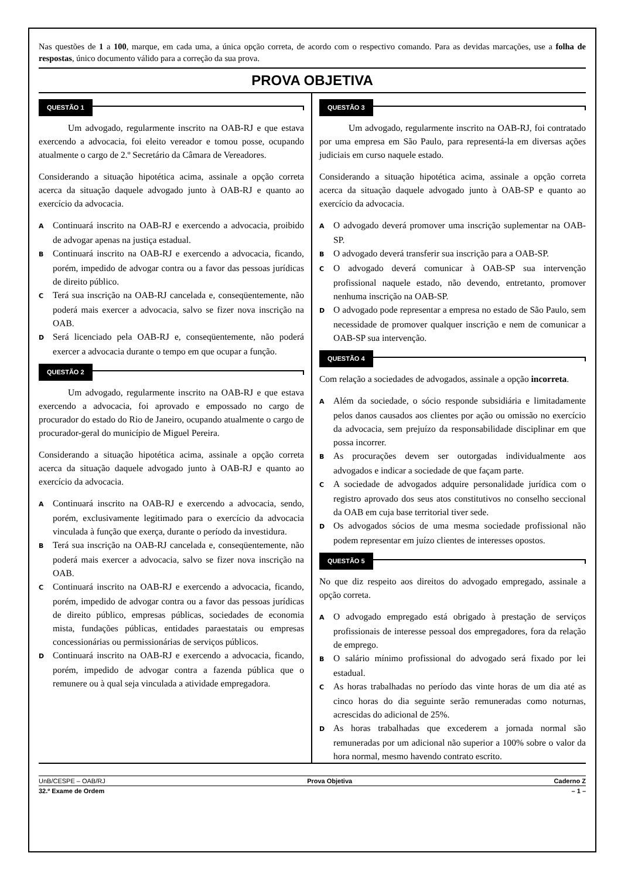Nas questões de 1 a 100, marque, em cada uma, a única opção correta, de acordo com o respectivo comando. Para as devidas marcações, use a folha de respostas, único documento válido para a correção da sua prova.
PROVA OBJETIVA
QUESTÃO 1
Um advogado, regularmente inscrito na OAB-RJ e que estava exercendo a advocacia, foi eleito vereador e tomou posse, ocupando atualmente o cargo de 2.º Secretário da Câmara de Vereadores.
Considerando a situação hipotética acima, assinale a opção correta acerca da situação daquele advogado junto à OAB-RJ e quanto ao exercício da advocacia.
A Continuará inscrito na OAB-RJ e exercendo a advocacia, proibido de advogar apenas na justiça estadual.
B Continuará inscrito na OAB-RJ e exercendo a advocacia, ficando, porém, impedido de advogar contra ou a favor das pessoas jurídicas de direito público.
C Terá sua inscrição na OAB-RJ cancelada e, conseqüentemente, não poderá mais exercer a advocacia, salvo se fizer nova inscrição na OAB.
D Será licenciado pela OAB-RJ e, conseqüentemente, não poderá exercer a advocacia durante o tempo em que ocupar a função.
QUESTÃO 2
Um advogado, regularmente inscrito na OAB-RJ e que estava exercendo a advocacia, foi aprovado e empossado no cargo de procurador do estado do Rio de Janeiro, ocupando atualmente o cargo de procurador-geral do município de Miguel Pereira.
Considerando a situação hipotética acima, assinale a opção correta acerca da situação daquele advogado junto à OAB-RJ e quanto ao exercício da advocacia.
A Continuará inscrito na OAB-RJ e exercendo a advocacia, sendo, porém, exclusivamente legitimado para o exercício da advocacia vinculada à função que exerça, durante o período da investidura.
B Terá sua inscrição na OAB-RJ cancelada e, conseqüentemente, não poderá mais exercer a advocacia, salvo se fizer nova inscrição na OAB.
C Continuará inscrito na OAB-RJ e exercendo a advocacia, ficando, porém, impedido de advogar contra ou a favor das pessoas jurídicas de direito público, empresas públicas, sociedades de economia mista, fundações públicas, entidades paraestatais ou empresas concessionárias ou permissionárias de serviços públicos.
D Continuará inscrito na OAB-RJ e exercendo a advocacia, ficando, porém, impedido de advogar contra a fazenda pública que o remunere ou à qual seja vinculada a atividade empregadora.
QUESTÃO 3
Um advogado, regularmente inscrito na OAB-RJ, foi contratado por uma empresa em São Paulo, para representá-la em diversas ações judiciais em curso naquele estado.
Considerando a situação hipotética acima, assinale a opção correta acerca da situação daquele advogado junto à OAB-SP e quanto ao exercício da advocacia.
A O advogado deverá promover uma inscrição suplementar na OAB-SP.
B O advogado deverá transferir sua inscrição para a OAB-SP.
C O advogado deverá comunicar à OAB-SP sua intervenção profissional naquele estado, não devendo, entretanto, promover nenhuma inscrição na OAB-SP.
D O advogado pode representar a empresa no estado de São Paulo, sem necessidade de promover qualquer inscrição e nem de comunicar a OAB-SP sua intervenção.
QUESTÃO 4
Com relação a sociedades de advogados, assinale a opção incorreta.
A Além da sociedade, o sócio responde subsidiária e limitadamente pelos danos causados aos clientes por ação ou omissão no exercício da advocacia, sem prejuízo da responsabilidade disciplinar em que possa incorrer.
B As procurações devem ser outorgadas individualmente aos advogados e indicar a sociedade de que façam parte.
C A sociedade de advogados adquire personalidade jurídica com o registro aprovado dos seus atos constitutivos no conselho seccional da OAB em cuja base territorial tiver sede.
D Os advogados sócios de uma mesma sociedade profissional não podem representar em juízo clientes de interesses opostos.
QUESTÃO 5
No que diz respeito aos direitos do advogado empregado, assinale a opção correta.
A O advogado empregado está obrigado à prestação de serviços profissionais de interesse pessoal dos empregadores, fora da relação de emprego.
B O salário mínimo profissional do advogado será fixado por lei estadual.
C As horas trabalhadas no período das vinte horas de um dia até as cinco horas do dia seguinte serão remuneradas como noturnas, acrescidas do adicional de 25%.
D As horas trabalhadas que excederem a jornada normal são remuneradas por um adicional não superior a 100% sobre o valor da hora normal, mesmo havendo contrato escrito.
UnB/CESPE – OAB/RJ Prova Objetiva Caderno Z
32.º Exame de Ordem – 1 –